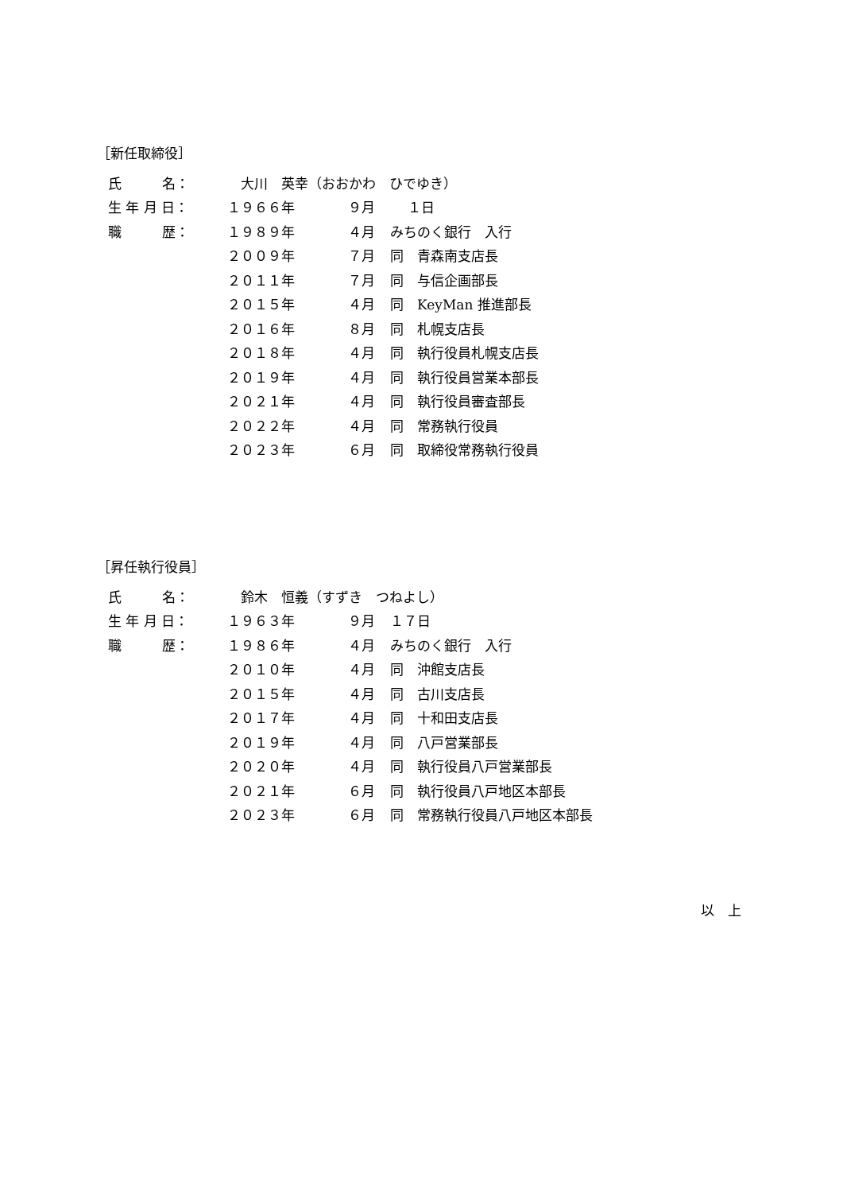［新任取締役］
| 氏 名： | 大川 英幸（おおかわ ひでゆき） | | |
| 生 年 月 日： | １９６６年 | ９月 | １日 |
| 職 歴： | １９８９年 | ４月 | みちのく銀行 入行 |
| | ２００９年 | ７月 | 同 青森南支店長 |
| | ２０１１年 | ７月 | 同 与信企画部長 |
| | ２０１５年 | ４月 | 同 KeyMan 推進部長 |
| | ２０１６年 | ８月 | 同 札幌支店長 |
| | ２０１８年 | ４月 | 同 執行役員札幌支店長 |
| | ２０１９年 | ４月 | 同 執行役員営業本部長 |
| | ２０２１年 | ４月 | 同 執行役員審査部長 |
| | ２０２２年 | ４月 | 同 常務執行役員 |
| | ２０２３年 | ６月 | 同 取締役常務執行役員 |
［昇任執行役員］
| 氏 名： | 鈴木 恒義（すずき つねよし） | | |
| 生 年 月 日： | １９６３年 | ９月 | １７日 |
| 職 歴： | １９８６年 | ４月 | みちのく銀行 入行 |
| | ２０１０年 | ４月 | 同 沖館支店長 |
| | ２０１５年 | ４月 | 同 古川支店長 |
| | ２０１７年 | ４月 | 同 十和田支店長 |
| | ２０１９年 | ４月 | 同 八戸営業部長 |
| | ２０２０年 | ４月 | 同 執行役員八戸営業部長 |
| | ２０２１年 | ６月 | 同 執行役員八戸地区本部長 |
| | ２０２３年 | ６月 | 同 常務執行役員八戸地区本部長 |
以　上